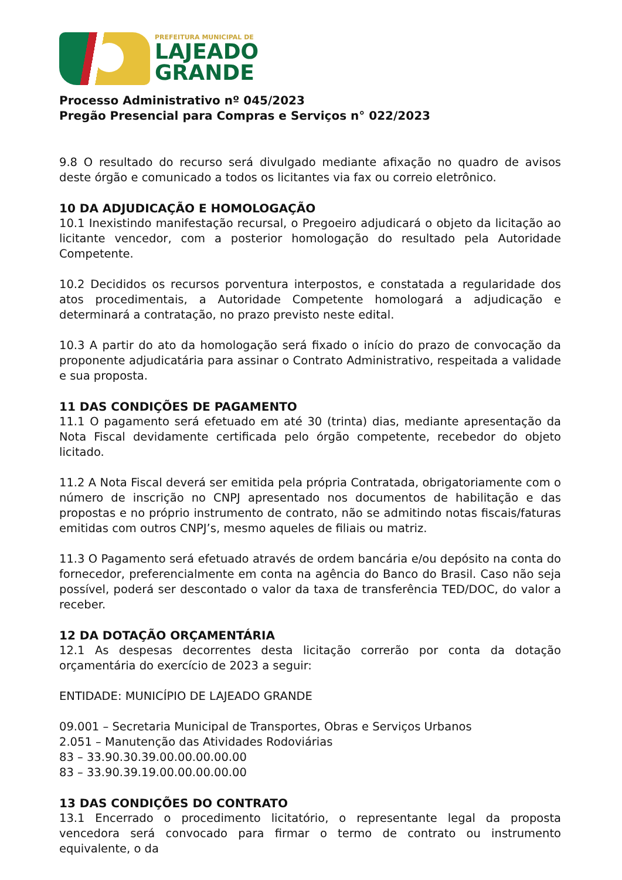PREFEITURA MUNICIPAL DE
LAJEADO
GRANDE
Processo Administrativo nº 045/2023
Pregão Presencial para Compras e Serviços n° 022/2023
9.8 O resultado do recurso será divulgado mediante afixação no quadro de avisos deste órgão e comunicado a todos os licitantes via fax ou correio eletrônico.
10 DA ADJUDICAÇÃO E HOMOLOGAÇÃO
10.1 Inexistindo manifestação recursal, o Pregoeiro adjudicará o objeto da licitação ao licitante vencedor, com a posterior homologação do resultado pela Autoridade Competente.
10.2 Decididos os recursos porventura interpostos, e constatada a regularidade dos atos procedimentais, a Autoridade Competente homologará a adjudicação e determinará a contratação, no prazo previsto neste edital.
10.3 A partir do ato da homologação será fixado o início do prazo de convocação da proponente adjudicatária para assinar o Contrato Administrativo, respeitada a validade e sua proposta.
11 DAS CONDIÇÕES DE PAGAMENTO
11.1 O pagamento será efetuado em até 30 (trinta) dias, mediante apresentação da Nota Fiscal devidamente certificada pelo órgão competente, recebedor do objeto licitado.
11.2 A Nota Fiscal deverá ser emitida pela própria Contratada, obrigatoriamente com o número de inscrição no CNPJ apresentado nos documentos de habilitação e das propostas e no próprio instrumento de contrato, não se admitindo notas fiscais/faturas emitidas com outros CNPJ’s, mesmo aqueles de filiais ou matriz.
11.3 O Pagamento será efetuado através de ordem bancária e/ou depósito na conta do fornecedor, preferencialmente em conta na agência do Banco do Brasil. Caso não seja possível, poderá ser descontado o valor da taxa de transferência TED/DOC, do valor a receber.
12 DA DOTAÇÃO ORÇAMENTÁRIA
12.1 As despesas decorrentes desta licitação correrão por conta da dotação orçamentária do exercício de 2023 a seguir:
ENTIDADE: MUNICÍPIO DE LAJEADO GRANDE
09.001 – Secretaria Municipal de Transportes, Obras e Serviços Urbanos
2.051 – Manutenção das Atividades Rodoviárias
83 – 33.90.30.39.00.00.00.00.00
83 – 33.90.39.19.00.00.00.00.00
13 DAS CONDIÇÕES DO CONTRATO
13.1 Encerrado o procedimento licitatório, o representante legal da proposta vencedora será convocado para firmar o termo de contrato ou instrumento equivalente, o da